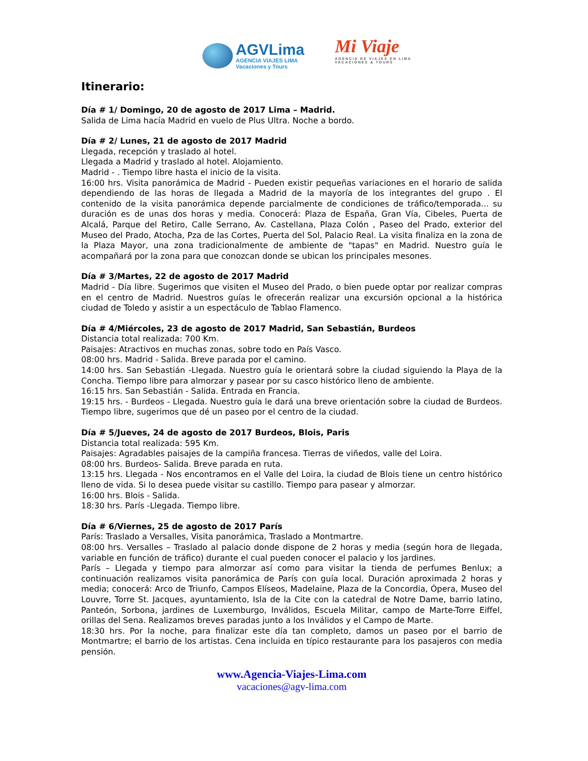AGVLima
AGENCIA VIAJES LIMA
Vacaciones y Tours
Mi Viaje
AGENCIA DE VIAJES EN LIMA
VACACIONES & TOURS
Itinerario:
Día # 1/ Domingo, 20 de agosto de 2017 Lima – Madrid.
Salida de Lima hacía Madrid en vuelo de Plus Ultra. Noche a bordo.
Día # 2/ Lunes, 21 de agosto de 2017 Madrid
Llegada, recepción y traslado al hotel.
Llegada a Madrid y traslado al hotel. Alojamiento.
Madrid - . Tiempo libre hasta el inicio de la visita.
16:00 hrs. Visita panorámica de Madrid - Pueden existir pequeñas variaciones en el horario de salida dependiendo de las horas de llegada a Madrid de la mayoría de los integrantes del grupo . El contenido de la visita panorámica depende parcialmente de condiciones de tráfico/temporada... su duración es de unas dos horas y media. Conocerá: Plaza de España, Gran Vía, Cibeles, Puerta de Alcalá, Parque del Retiro, Calle Serrano, Av. Castellana, Plaza Colón , Paseo del Prado, exterior del Museo del Prado, Atocha, Pza de las Cortes, Puerta del Sol, Palacio Real. La visita finaliza en la zona de la Plaza Mayor, una zona tradicionalmente de ambiente de "tapas" en Madrid. Nuestro guía le acompañará por la zona para que conozcan donde se ubican los principales mesones.
Día # 3/Martes, 22 de agosto de 2017 Madrid
Madrid - Día libre. Sugerimos que visiten el Museo del Prado, o bien puede optar por realizar compras en el centro de Madrid. Nuestros guías le ofrecerán realizar una excursión opcional a la histórica ciudad de Toledo y asistir a un espectáculo de Tablao Flamenco.
Día # 4/Miércoles, 23 de agosto de 2017 Madrid, San Sebastián, Burdeos
Distancia total realizada: 700 Km.
Paisajes: Atractivos en muchas zonas, sobre todo en País Vasco.
08:00 hrs. Madrid - Salida. Breve parada por el camino.
14:00 hrs. San Sebastián -Llegada. Nuestro guía le orientará sobre la ciudad siguiendo la Playa de la Concha. Tiempo libre para almorzar y pasear por su casco histórico lleno de ambiente.
16:15 hrs. San Sebastián - Salida. Entrada en Francia.
19:15 hrs. - Burdeos - Llegada. Nuestro guía le dará una breve orientación sobre la ciudad de Burdeos. Tiempo libre, sugerimos que dé un paseo por el centro de la ciudad.
Día # 5/Jueves, 24 de agosto de 2017 Burdeos, Blois, Paris
Distancia total realizada: 595 Km.
Paisajes: Agradables paisajes de la campiña francesa. Tierras de viñedos, valle del Loira.
08:00 hrs. Burdeos- Salida. Breve parada en ruta.
13:15 hrs. Llegada - Nos encontramos en el Valle del Loira, la ciudad de Blois tiene un centro histórico lleno de vida. Si lo desea puede visitar su castillo. Tiempo para pasear y almorzar.
16:00 hrs. Blois - Salida.
18:30 hrs. París -Llegada. Tiempo libre.
Día # 6/Viernes, 25 de agosto de 2017 París
París: Traslado a Versalles, Visita panorámica, Traslado a Montmartre.
08:00 hrs. Versalles – Traslado al palacio donde dispone de 2 horas y media (según hora de llegada, variable en función de tráfico) durante el cual pueden conocer el palacio y los jardines.
París – Llegada y tiempo para almorzar así como para visitar la tienda de perfumes Benlux; a continuación realizamos visita panorámica de París con guía local. Duración aproximada 2 horas y media; conocerá: Arco de Triunfo, Campos Elíseos, Madelaine, Plaza de la Concordia, Ópera, Museo del Louvre, Torre St. Jacques, ayuntamiento, Isla de la Cite con la catedral de Notre Dame, barrio latino, Panteón, Sorbona, jardines de Luxemburgo, Inválidos, Escuela Militar, campo de Marte-Torre Eiffel, orillas del Sena. Realizamos breves paradas junto a los Inválidos y el Campo de Marte.
18:30 hrs. Por la noche, para finalizar este día tan completo, damos un paseo por el barrio de Montmartre; el barrio de los artistas. Cena incluida en típico restaurante para los pasajeros con media pensión.
www.Agencia-Viajes-Lima.com
vacaciones@agv-lima.com